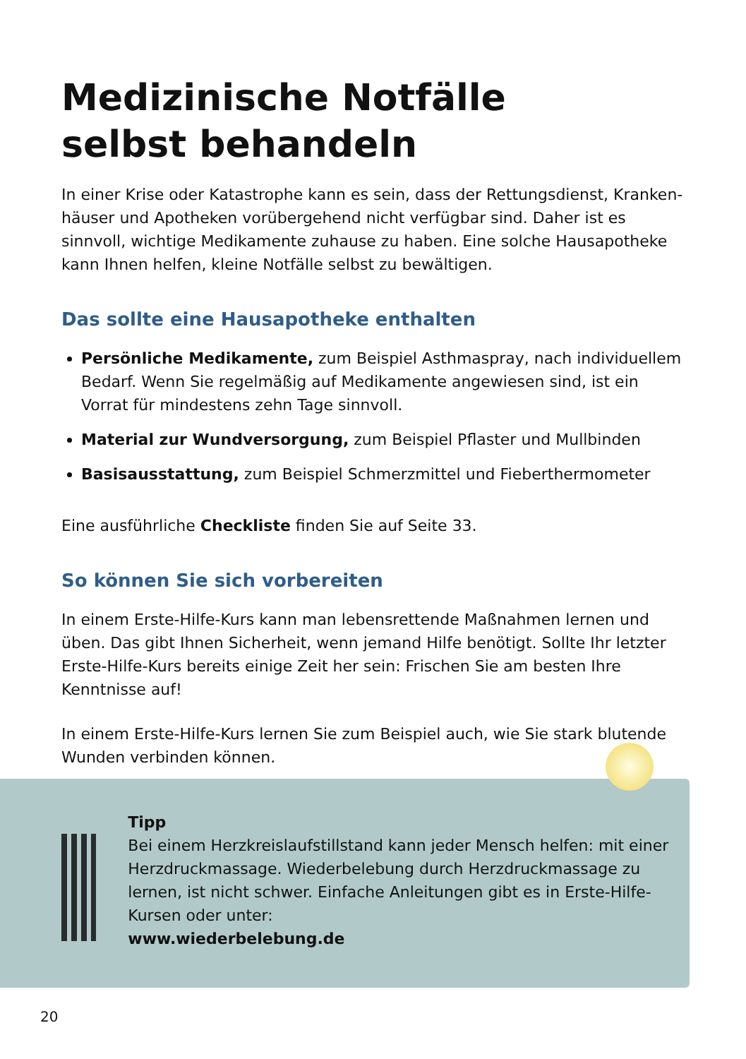Medizinische Notfälle
selbst behandeln
In einer Krise oder Katastrophe kann es sein, dass der Rettungsdienst, Kranken-häuser und Apotheken vorübergehend nicht verfügbar sind. Daher ist es sinnvoll, wichtige Medikamente zuhause zu haben. Eine solche Hausapotheke kann Ihnen helfen, kleine Notfälle selbst zu bewältigen.
Das sollte eine Hausapotheke enthalten
Persönliche Medikamente, zum Beispiel Asthmaspray, nach individuellem Bedarf. Wenn Sie regelmäßig auf Medikamente angewiesen sind, ist ein Vorrat für mindestens zehn Tage sinnvoll.
Material zur Wundversorgung, zum Beispiel Pflaster und Mullbinden
Basisausstattung, zum Beispiel Schmerzmittel und Fieberthermometer
Eine ausführliche Checkliste finden Sie auf Seite 33.
So können Sie sich vorbereiten
In einem Erste-Hilfe-Kurs kann man lebensrettende Maßnahmen lernen und üben. Das gibt Ihnen Sicherheit, wenn jemand Hilfe benötigt. Sollte Ihr letzter Erste-Hilfe-Kurs bereits einige Zeit her sein: Frischen Sie am besten Ihre Kenntnisse auf!
In einem Erste-Hilfe-Kurs lernen Sie zum Beispiel auch, wie Sie stark blutende Wunden verbinden können.
Tipp
Bei einem Herzkreislaufstillstand kann jeder Mensch helfen: mit einer Herzdruckmassage. Wiederbelebung durch Herzdruckmassage zu lernen, ist nicht schwer. Einfache Anleitungen gibt es in Erste-Hilfe-Kursen oder unter:
www.wiederbelebung.de
20